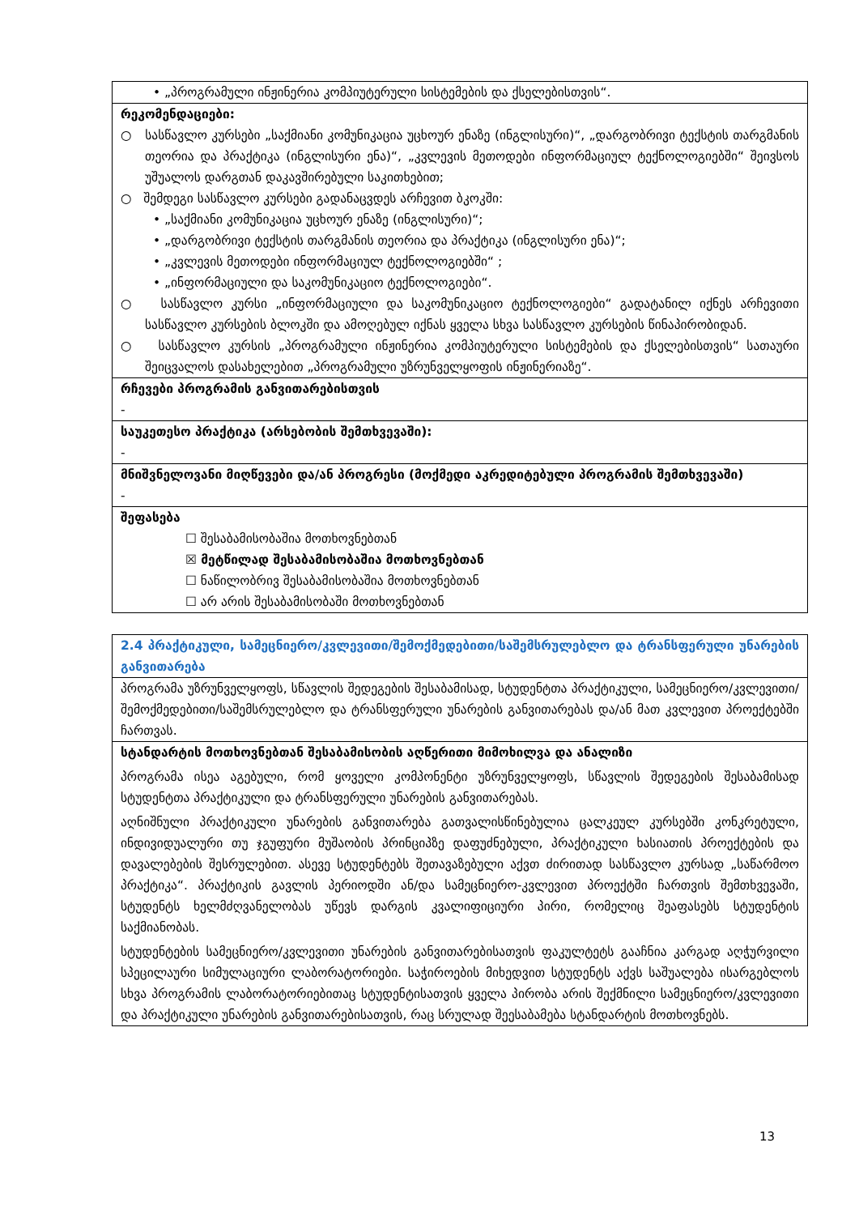| • „პროგრამული ინჟინერია კომპიუტერული სისტემების და ქსელებისთვის“. |
| რეკომენდაციები: ○ სასწავლო კურსები „საქმიანი კომუნიკაცია უცხოურ ენაზე (ინგლისური)“, „დარგობრივი ტექსტის თარგმანის თეორია და პრაქტიკა (ინგლისური ენა)“, „კვლევის მეთოდები ინფორმაციულ ტექნოლოგიებში“ შეივსოს უშუალოს დარგთან დაკავშირებული საკითხებით; ○ შემდეგი სასწავლო კურსები გადანაცვდეს არჩევით ბკოკში: • „საქმიანი კომუნიკაცია უცხოურ ენაზე (ინგლისური)“; • „დარგობრივი ტექსტის თარგმანის თეორია და პრაქტიკა (ინგლისური ენა)“; • „კვლევის მეთოდები ინფორმაციულ ტექნოლოგიებში“ ; • „ინფორმაციული და საკომუნიკაციო ტექნოლოგიები“. ○ სასწავლო კურსი „ინფორმაციული და საკომუნიკაციო ტექნოლოგიები“ გადატანილ იქნეს არჩევითი სასწავლო კურსების ბლოკში და ამოღებულ იქნას ყველა სხვა სასწავლო კურსების წინაპირობიდან. ○ სასწავლო კურსის „პროგრამული ინჟინერია კომპიუტერული სისტემების და ქსელებისთვის“ სათაური შეიცვალოს დასახელებით „პროგრამული უზრუნველყოფის ინჟინერიაზე“. |
| რჩევები პროგრამის განვითარებისთვის - |
| საუკეთესო პრაქტიკა (არსებობის შემთხვევაში): - |
| მნიშვნელოვანი მიღწევები და/ან პროგრესი (მოქმედი აკრედიტებული პროგრამის შემთხვევაში) - |
| შეფასება ☐ შესაბამისობაშია მოთხოვნებთან ☒ მეტწილად შესაბამისობაშია მოთხოვნებთან ☐ ნაწილობრივ შესაბამისობაშია მოთხოვნებთან ☐ არ არის შესაბამისობაში მოთხოვნებთან |
| 2.4 პრაქტიკული, სამეცნიერო/კვლევითი/შემოქმედებითი/საშემსრულებლო და ტრანსფერული უნარების განვითარება |
| პროგრამა უზრუნველყოფს, სწავლის შედეგების შესაბამისად, სტუდენტთა პრაქტიკული, სამეცნიერო/კვლევითი/შემოქმედებითი/საშემსრულებლო და ტრანსფერული უნარების განვითარებას და/ან მათ კვლევით პროექტებში ჩართვას. |
| სტანდარტის მოთხოვნებთან შესაბამისობის აღწერითი მიმოხილვა და ანალიზი პროგრამა ისეა აგებული, რომ ყოველი კომპონენტი უზრუნველყოფს, სწავლის შედეგების შესაბამისად სტუდენტთა პრაქტიკული და ტრანსფერული უნარების განვითარებას. აღნიშნული პრაქტიკული უნარების განვითარება გათვალისწინებულია ცალკეულ კურსებში კონკრეტული, ინდივიდუალური თუ ჯგუფური მუშაობის პრინციპზე დაფუძნებული, პრაქტიკული ხასიათის პროექტების და დავალებების შესრულებით. ასევე სტუდენტებს შეთავაზებული აქვთ ძირითად სასწავლო კურსად „საწარმოო პრაქტიკა“. პრაქტიკის გავლის პერიოდში ან/და სამეცნიერო-კვლევით პროექტში ჩართვის შემთხვევაში, სტუდენტს ხელმძღვანელობას უწევს დარგის კვალიფიციური პირი, რომელიც შეაფასებს სტუდენტის საქმიანობას. სტუდენტების სამეცნიერო/კვლევითი უნარების განვითარებისათვის ფაკულტეტს გააჩნია კარგად აღჭურვილი სპეცილაური სიმულაციური ლაბორატორიები. საჭიროების მიხედვით სტუდენტს აქვს საშუალება ისარგებლოს სხვა პროგრამის ლაბორატორიებითაც სტუდენტისათვის ყველა პირობა არის შექმნილი სამეცნიერო/კვლევითი და პრაქტიკული უნარების განვითარებისათვის, რაც სრულად შეესაბამება სტანდარტის მოთხოვნებს. |
13